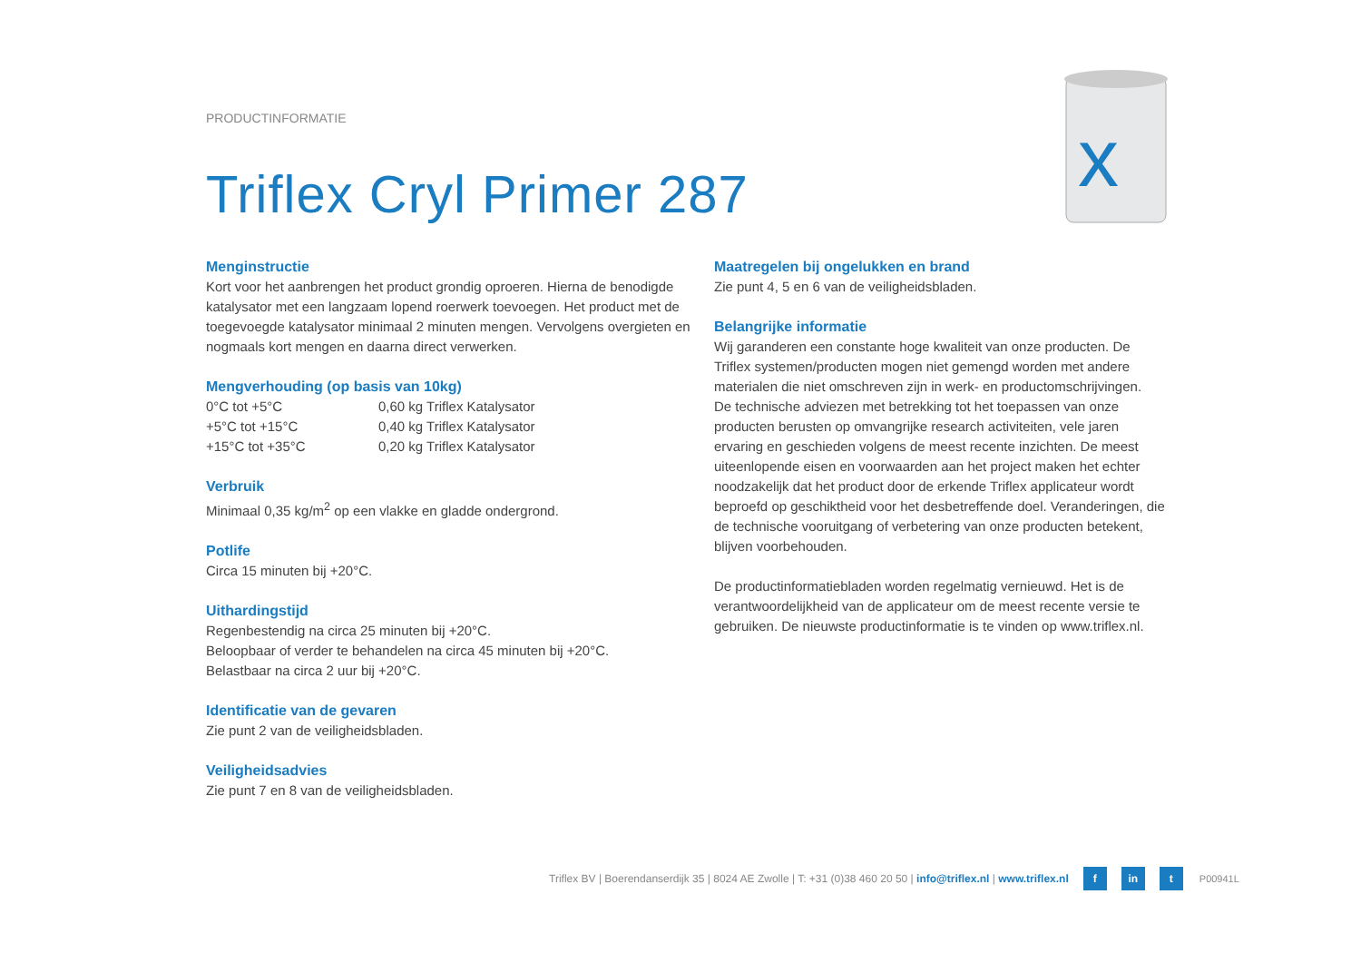PRODUCTINFORMATIE
Triflex Cryl Primer 287
x
Menginstructie
Kort voor het aanbrengen het product grondig oproeren. Hierna de benodigde katalysator met een langzaam lopend roerwerk toevoegen. Het product met de toegevoegde katalysator minimaal 2 minuten mengen. Vervolgens overgieten en nogmaals kort mengen en daarna direct verwerken.
Mengverhouding (op basis van 10kg)
| 0°C tot +5°C | 0,60 kg Triflex Katalysator |
| +5°C tot +15°C | 0,40 kg Triflex Katalysator |
| +15°C tot +35°C | 0,20 kg Triflex Katalysator |
Verbruik
Minimaal 0,35 kg/m<sup>2</sup> op een vlakke en gladde ondergrond.
Potlife
Circa 15 minuten bij +20°C.
Uithardingstijd
Regenbestendig na circa 25 minuten bij +20°C.
Beloopbaar of verder te behandelen na circa 45 minuten bij +20°C.
Belastbaar na circa 2 uur bij +20°C.
Identificatie van de gevaren
Zie punt 2 van de veiligheidsbladen.
Veiligheidsadvies
Zie punt 7 en 8 van de veiligheidsbladen.
Maatregelen bij ongelukken en brand
Zie punt 4, 5 en 6 van de veiligheidsbladen.
Belangrijke informatie
Wij garanderen een constante hoge kwaliteit van onze producten. De Triflex systemen/producten mogen niet gemengd worden met andere materialen die niet omschreven zijn in werk- en productomschrijvingen.
De technische adviezen met betrekking tot het toepassen van onze producten berusten op omvangrijke research activiteiten, vele jaren ervaring en geschieden volgens de meest recente inzichten. De meest uiteenlopende eisen en voorwaarden aan het project maken het echter noodzakelijk dat het product door de erkende Triflex applicateur wordt beproefd op geschiktheid voor het desbetreffende doel. Veranderingen, die de technische vooruitgang of verbetering van onze producten betekent, blijven voorbehouden.
De productinformatiebladen worden regelmatig vernieuwd. Het is de verantwoordelijkheid van de applicateur om de meest recente versie te gebruiken. De nieuwste productinformatie is te vinden op www.triflex.nl.
Triflex BV | Boerendanserdijk 35 | 8024 AE Zwolle | T: +31 (0)38 460 20 50 | info@triflex.nl | www.triflex.nl f in t P00941L